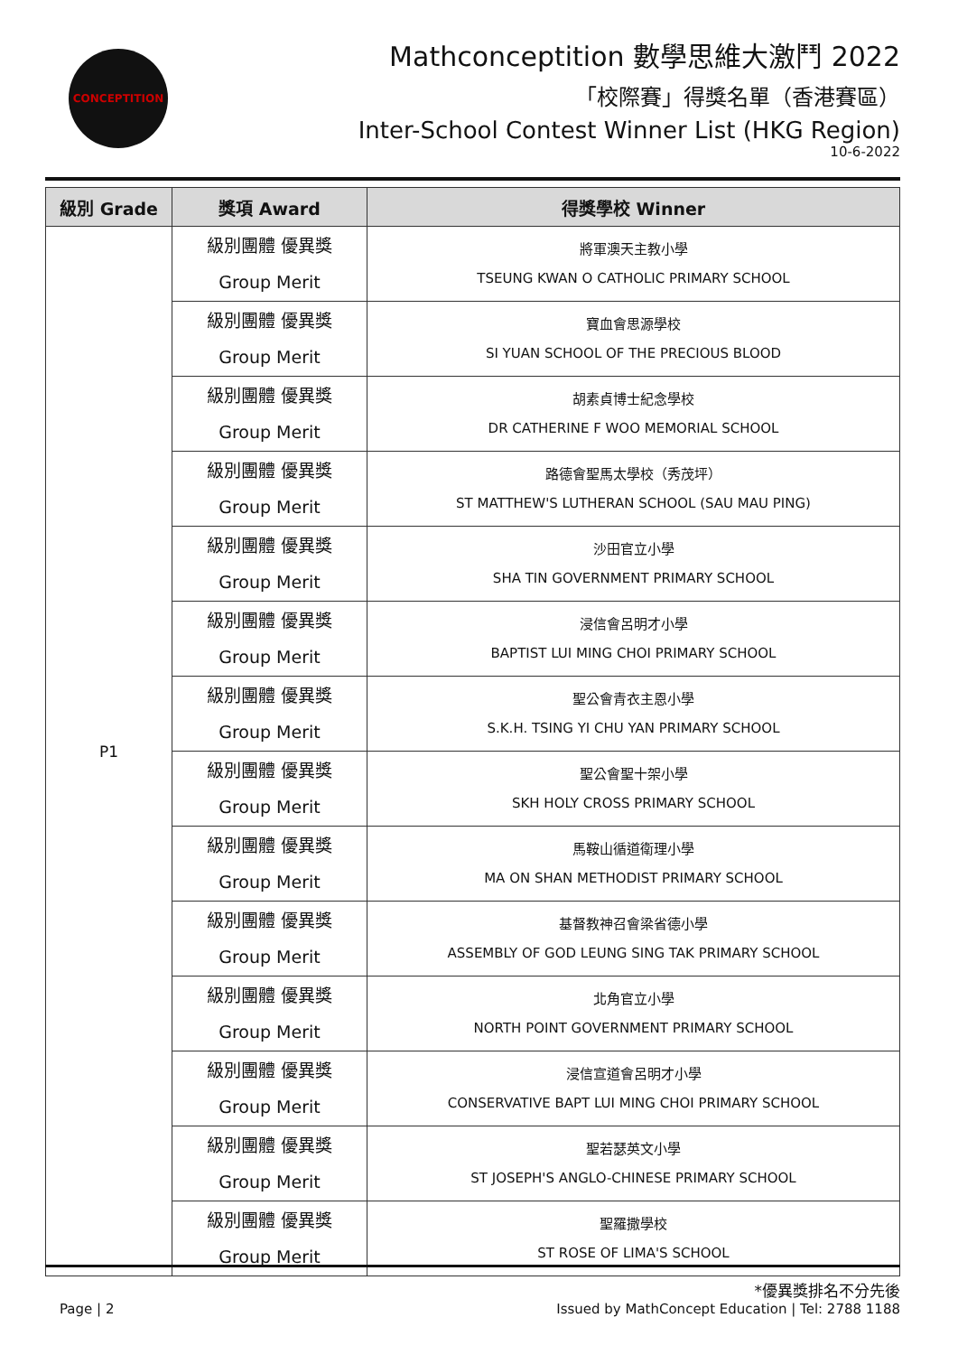CONCEPTITION
Mathconceptition 數學思維大激鬥 2022
「校際賽」得獎名單（香港賽區）
Inter-School Contest Winner List (HKG Region)
10-6-2022
| 級別 Grade | 獎項 Award | 得獎學校 Winner |
| --- | --- | --- |
| P1 | 級別團體 優異獎 Group Merit | 將軍澳天主教小學 TSEUNG KWAN O CATHOLIC PRIMARY SCHOOL |
| | 級別團體 優異獎 Group Merit | 寶血會思源學校 SI YUAN SCHOOL OF THE PRECIOUS BLOOD |
| | 級別團體 優異獎 Group Merit | 胡素貞博士紀念學校 DR CATHERINE F WOO MEMORIAL SCHOOL |
| | 級別團體 優異獎 Group Merit | 路德會聖馬太學校（秀茂坪） ST MATTHEW'S LUTHERAN SCHOOL (SAU MAU PING) |
| | 級別團體 優異獎 Group Merit | 沙田官立小學 SHA TIN GOVERNMENT PRIMARY SCHOOL |
| | 級別團體 優異獎 Group Merit | 浸信會呂明才小學 BAPTIST LUI MING CHOI PRIMARY SCHOOL |
| | 級別團體 優異獎 Group Merit | 聖公會青衣主恩小學 S.K.H. TSING YI CHU YAN PRIMARY SCHOOL |
| | 級別團體 優異獎 Group Merit | 聖公會聖十架小學 SKH HOLY CROSS PRIMARY SCHOOL |
| | 級別團體 優異獎 Group Merit | 馬鞍山循道衛理小學 MA ON SHAN METHODIST PRIMARY SCHOOL |
| | 級別團體 優異獎 Group Merit | 基督教神召會梁省德小學 ASSEMBLY OF GOD LEUNG SING TAK PRIMARY SCHOOL |
| | 級別團體 優異獎 Group Merit | 北角官立小學 NORTH POINT GOVERNMENT PRIMARY SCHOOL |
| | 級別團體 優異獎 Group Merit | 浸信宣道會呂明才小學 CONSERVATIVE BAPT LUI MING CHOI PRIMARY SCHOOL |
| | 級別團體 優異獎 Group Merit | 聖若瑟英文小學 ST JOSEPH'S ANGLO-CHINESE PRIMARY SCHOOL |
| | 級別團體 優異獎 Group Merit | 聖羅撒學校 ST ROSE OF LIMA'S SCHOOL |
*優異獎排名不分先後
Page | 2 Issued by MathConcept Education | Tel: 2788 1188